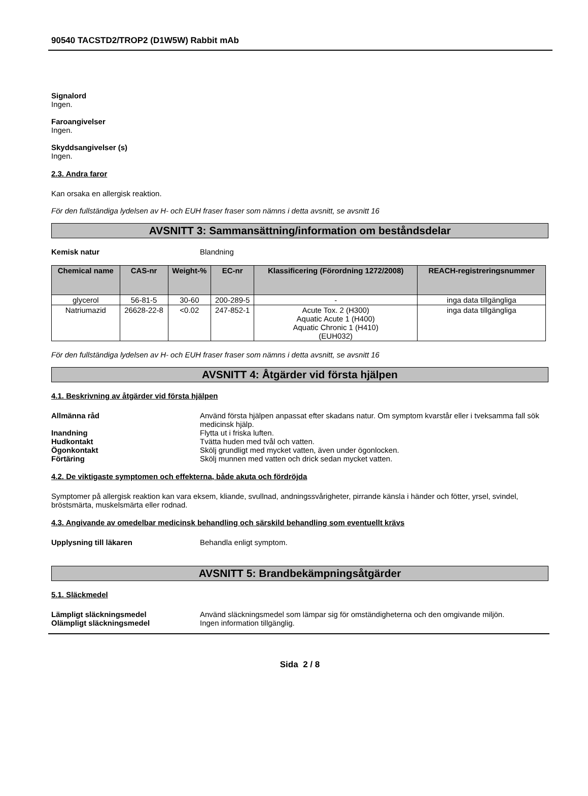90540 TACSTD2/TROP2 (D1W5W) Rabbit mAb
Signalord
Ingen.
Faroangivelser
Ingen.
Skyddsangivelser (s)
Ingen.
2.3. Andra faror
Kan orsaka en allergisk reaktion.
För den fullständiga lydelsen av H- och EUH fraser fraser som nämns i detta avsnitt, se avsnitt 16
AVSNITT 3: Sammansättning/information om beståndsdelar
Kemisk natur Blandning
| Chemical name | CAS-nr | Weight-% | EC-nr | Klassificering (Förordning 1272/2008) | REACH-registreringsnummer |
| --- | --- | --- | --- | --- | --- |
| glycerol | 56-81-5 | 30-60 | 200-289-5 | - | inga data tillgängliga |
| Natriumazid | 26628-22-8 | <0.02 | 247-852-1 | Acute Tox. 2 (H300) Aquatic Acute 1 (H400) Aquatic Chronic 1 (H410) (EUH032) | inga data tillgängliga |
För den fullständiga lydelsen av H- och EUH fraser fraser som nämns i detta avsnitt, se avsnitt 16
AVSNITT 4: Åtgärder vid första hjälpen
4.1. Beskrivning av åtgärder vid första hjälpen
Allmänna råd Använd första hjälpen anpassat efter skadans natur. Om symptom kvarstår eller i tveksamma fall sök medicinsk hjälp.
Inandning Flytta ut i friska luften.
Hudkontakt Tvätta huden med tvål och vatten.
Ögonkontakt Skölj grundligt med mycket vatten, även under ögonlocken.
Förtäring Skölj munnen med vatten och drick sedan mycket vatten.
4.2. De viktigaste symptomen och effekterna, både akuta och fördröjda
Symptomer på allergisk reaktion kan vara eksem, kliande, svullnad, andningssvårigheter, pirrande känsla i händer och fötter, yrsel, svindel, bröstsmärta, muskelsmärta eller rodnad.
4.3. Angivande av omedelbar medicinsk behandling och särskild behandling som eventuellt krävs
Upplysning till läkaren Behandla enligt symptom.
AVSNITT 5: Brandbekämpningsåtgärder
5.1. Släckmedel
Lämpligt släckningsmedel Använd släckningsmedel som lämpar sig för omständigheterna och den omgivande miljön.
Olämpligt släckningsmedel Ingen information tillgänglig.
Sida 2 / 8